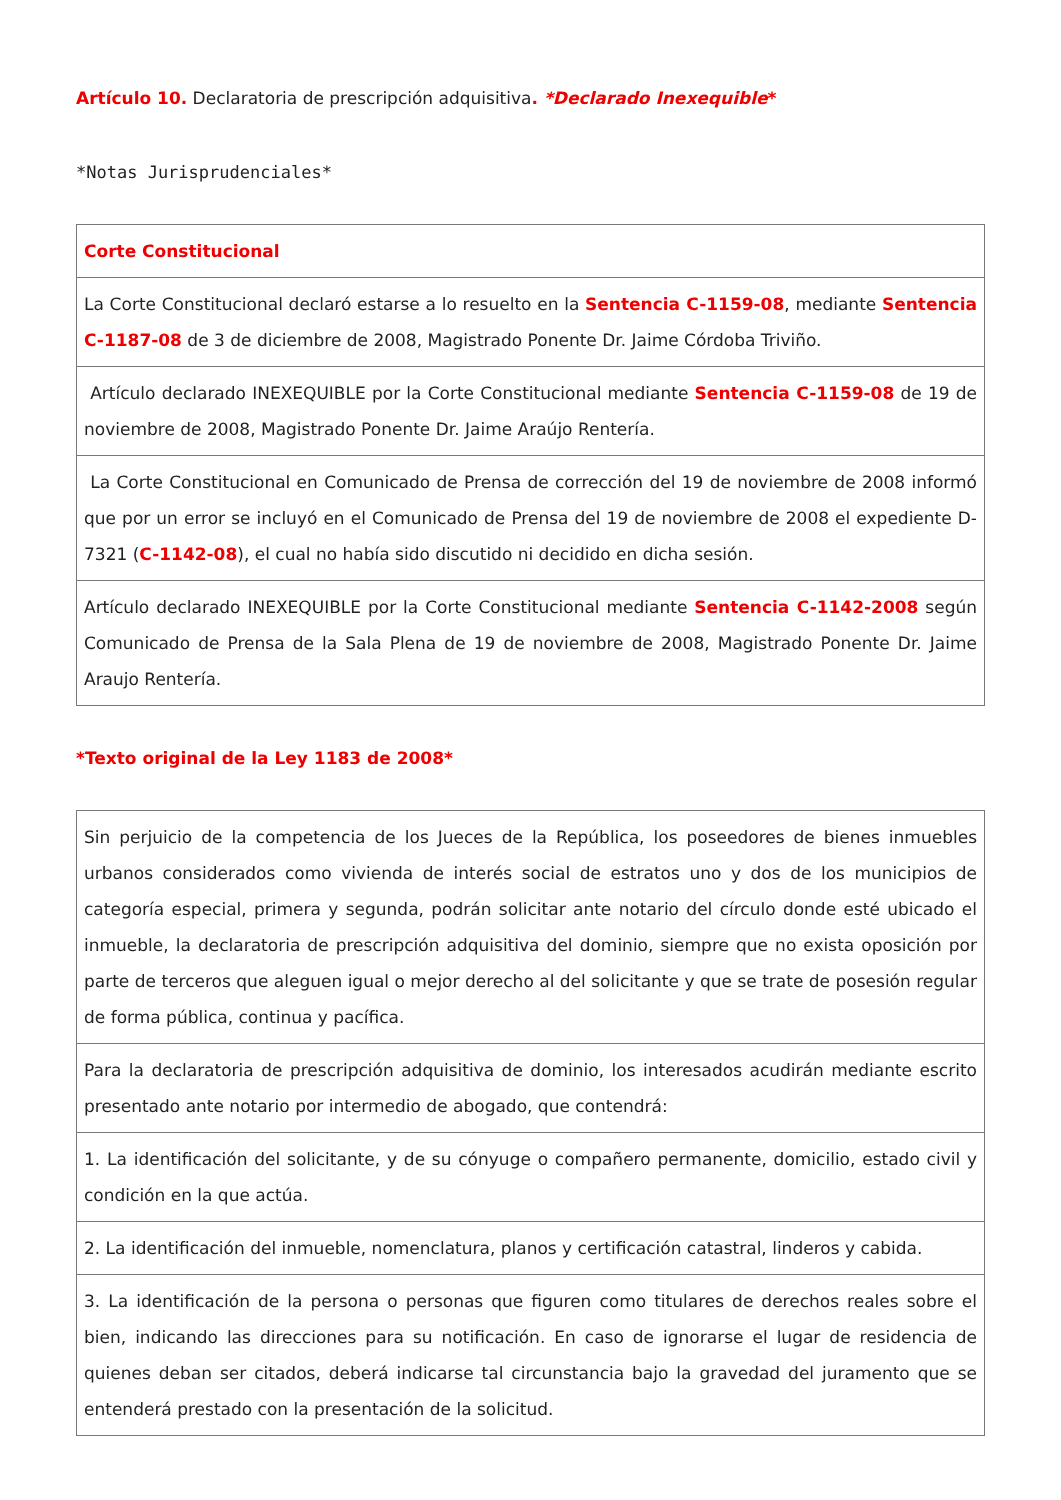Artículo 10. Declaratoria de prescripción adquisitiva. *Declarado Inexequible*
*Notas Jurisprudenciales*
| Corte Constitucional |
| La Corte Constitucional declaró estarse a lo resuelto en la Sentencia C-1159-08 , mediante Sentencia C-1187-08 de 3 de diciembre de 2008, Magistrado Ponente Dr. Jaime Córdoba Triviño. |
| Artículo declarado INEXEQUIBLE por la Corte Constitucional mediante Sentencia C-1159-08 de 19 de noviembre de 2008, Magistrado Ponente Dr. Jaime Araújo Rentería. |
| La Corte Constitucional en Comunicado de Prensa de corrección del 19 de noviembre de 2008 informó que por un error se incluyó en el Comunicado de Prensa del 19 de noviembre de 2008 el expediente D-7321 ( C-1142-08 ), el cual no había sido discutido ni decidido en dicha sesión. |
| Artículo declarado INEXEQUIBLE por la Corte Constitucional mediante Sentencia C-1142-2008 según Comunicado de Prensa de la Sala Plena de 19 de noviembre de 2008, Magistrado Ponente Dr. Jaime Araujo Rentería. |
*Texto original de la Ley 1183 de 2008*
| Sin perjuicio de la competencia de los Jueces de la República, los poseedores de bienes inmuebles urbanos considerados como vivienda de interés social de estratos uno y dos de los municipios de categoría especial, primera y segunda, podrán solicitar ante notario del círculo donde esté ubicado el inmueble, la declaratoria de prescripción adquisitiva del dominio, siempre que no exista oposición por parte de terceros que aleguen igual o mejor derecho al del solicitante y que se trate de posesión regular de forma pública, continua y pacífica. |
| Para la declaratoria de prescripción adquisitiva de dominio, los interesados acudirán mediante escrito presentado ante notario por intermedio de abogado, que contendrá: |
| 1. La identificación del solicitante, y de su cónyuge o compañero permanente, domicilio, estado civil y condición en la que actúa. |
| 2. La identificación del inmueble, nomenclatura, planos y certificación catastral, linderos y cabida. |
| 3. La identificación de la persona o personas que figuren como titulares de derechos reales sobre el bien, indicando las direcciones para su notificación. En caso de ignorarse el lugar de residencia de quienes deban ser citados, deberá indicarse tal circunstancia bajo la gravedad del juramento que se entenderá prestado con la presentación de la solicitud. |